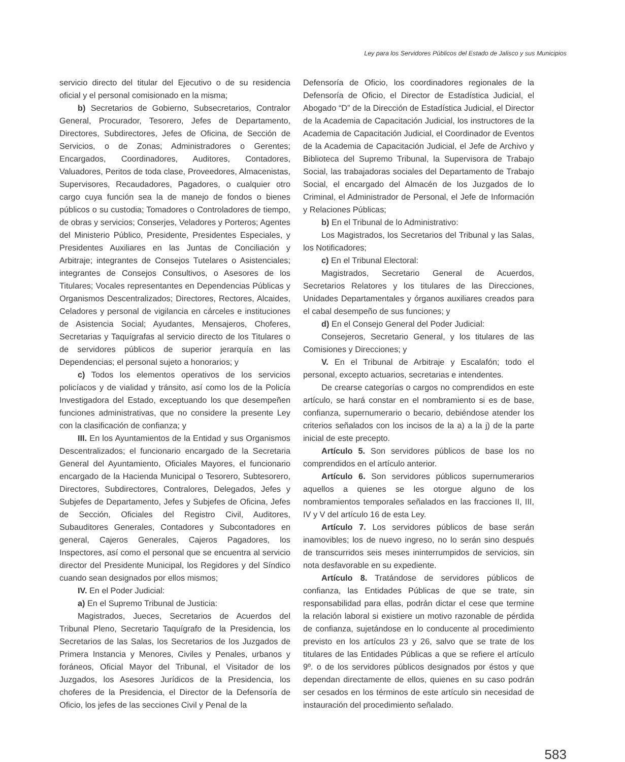Ley para los Servidores Públicos del Estado de Jalisco y sus Municipios
servicio directo del titular del Ejecutivo o de su residencia oficial y el personal comisionado en la misma;
b) Secretarios de Gobierno, Subsecretarios, Contralor General, Procurador, Tesorero, Jefes de Departamento, Directores, Subdirectores, Jefes de Oficina, de Sección de Servicios, o de Zonas; Administradores o Gerentes; Encargados, Coordinadores, Auditores, Contadores, Valuadores, Peritos de toda clase, Proveedores, Almacenistas, Supervisores, Recaudadores, Pagadores, o cualquier otro cargo cuya función sea la de manejo de fondos o bienes públicos o su custodia; Tomadores o Controladores de tiempo, de obras y servicios; Conserjes, Veladores y Porteros; Agentes del Ministerio Público, Presidente, Presidentes Especiales, y Presidentes Auxiliares en las Juntas de Conciliación y Arbitraje; integrantes de Consejos Tutelares o Asistenciales; integrantes de Consejos Consultivos, o Asesores de los Titulares; Vocales representantes en Dependencias Públicas y Organismos Descentralizados; Directores, Rectores, Alcaides, Celadores y personal de vigilancia en cárceles e instituciones de Asistencia Social; Ayudantes, Mensajeros, Choferes, Secretarias y Taquígrafas al servicio directo de los Titulares o de servidores públicos de superior jerarquía en las Dependencias; el personal sujeto a honorarios; y
c) Todos los elementos operativos de los servicios policíacos y de vialidad y tránsito, así como los de la Policía Investigadora del Estado, exceptuando los que desempeñen funciones administrativas, que no considere la presente Ley con la clasificación de confianza; y
III. En los Ayuntamientos de la Entidad y sus Organismos Descentralizados; el funcionario encargado de la Secretaria General del Ayuntamiento, Oficiales Mayores, el funcionario encargado de la Hacienda Municipal o Tesorero, Subtesorero, Directores, Subdirectores, Contralores, Delegados, Jefes y Subjefes de Departamento, Jefes y Subjefes de Oficina, Jefes de Sección, Oficiales del Registro Civil, Auditores, Subauditores Generales, Contadores y Subcontadores en general, Cajeros Generales, Cajeros Pagadores, los Inspectores, así como el personal que se encuentra al servicio director del Presidente Municipal, los Regidores y del Síndico cuando sean designados por ellos mismos;
IV. En el Poder Judicial:
a) En el Supremo Tribunal de Justicia:
Magistrados, Jueces, Secretarios de Acuerdos del Tribunal Pleno, Secretario Taquígrafo de la Presidencia, los Secretarios de las Salas, los Secretarios de los Juzgados de Primera Instancia y Menores, Civiles y Penales, urbanos y foráneos, Oficial Mayor del Tribunal, el Visitador de los Juzgados, los Asesores Jurídicos de la Presidencia, los choferes de la Presidencia, el Director de la Defensoría de Oficio, los jefes de las secciones Civil y Penal de la
Defensoría de Oficio, los coordinadores regionales de la Defensoría de Oficio, el Director de Estadística Judicial, el Abogado “D” de la Dirección de Estadística Judicial, el Director de la Academia de Capacitación Judicial, los instructores de la Academia de Capacitación Judicial, el Coordinador de Eventos de la Academia de Capacitación Judicial, el Jefe de Archivo y Biblioteca del Supremo Tribunal, la Supervisora de Trabajo Social, las trabajadoras sociales del Departamento de Trabajo Social, el encargado del Almacén de los Juzgados de lo Criminal, el Administrador de Personal, el Jefe de Información y Relaciones Públicas;
b) En el Tribunal de lo Administrativo:
Los Magistrados, los Secretarios del Tribunal y las Salas, los Notificadores;
c) En el Tribunal Electoral:
Magistrados, Secretario General de Acuerdos, Secretarios Relatores y los titulares de las Direcciones, Unidades Departamentales y órganos auxiliares creados para el cabal desempeño de sus funciones; y
d) En el Consejo General del Poder Judicial:
Consejeros, Secretario General, y los titulares de las Comisiones y Direcciones; y
V. En el Tribunal de Arbitraje y Escalafón; todo el personal, excepto actuarios, secretarias e intendentes.
De crearse categorías o cargos no comprendidos en este artículo, se hará constar en el nombramiento si es de base, confianza, supernumerario o becario, debiéndose atender los criterios señalados con los incisos de la a) a la j) de la parte inicial de este precepto.
Artículo 5. Son servidores públicos de base los no comprendidos en el artículo anterior.
Artículo 6. Son servidores públicos supernumerarios aquellos a quienes se les otorgue alguno de los nombramientos temporales señalados en las fracciones II, III, IV y V del artículo 16 de esta Ley.
Artículo 7. Los servidores públicos de base serán inamovibles; los de nuevo ingreso, no lo serán sino después de transcurridos seis meses ininterrumpidos de servicios, sin nota desfavorable en su expediente.
Artículo 8. Tratándose de servidores públicos de confianza, las Entidades Públicas de que se trate, sin responsabilidad para ellas, podrán dictar el cese que termine la relación laboral si existiere un motivo razonable de pérdida de confianza, sujetándose en lo conducente al procedimiento previsto en los artículos 23 y 26, salvo que se trate de los titulares de las Entidades Públicas a que se refiere el artículo 9º. o de los servidores públicos designados por éstos y que dependan directamente de ellos, quienes en su caso podrán ser cesados en los términos de este artículo sin necesidad de instauración del procedimiento señalado.
583